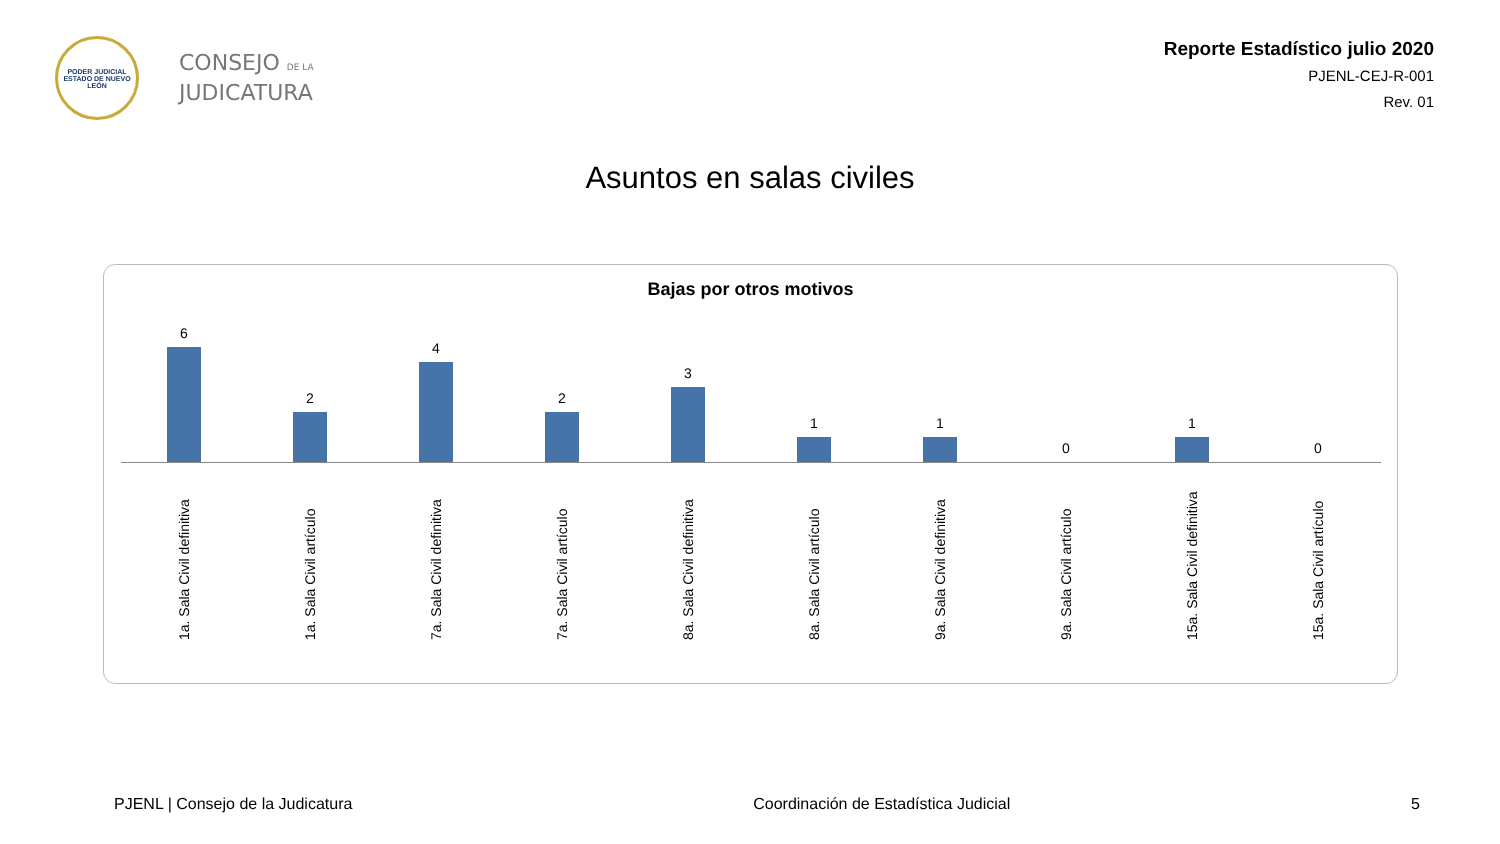PODER JUDICIAL
ESTADO DE NUEVO LEÓN
CONSEJO DE LA
JUDICATURA
Reporte Estadístico julio 2020
PJENL-CEJ-R-001
Rev. 01
Asuntos en salas civiles
Bajas por otros motivos
6 2 4 2 3 1 1 0 1 0
1a. Sala Civil definitiva
1a. Sala Civil artículo
7a. Sala Civil definitiva
7a. Sala Civil artículo
8a. Sala Civil definitiva
8a. Sala Civil artículo
9a. Sala Civil definitiva
9a. Sala Civil artículo
15a. Sala Civil definitiva
15a. Sala Civil artículo
PJENL | Consejo de la Judicatura Coordinación de Estadística Judicial 5